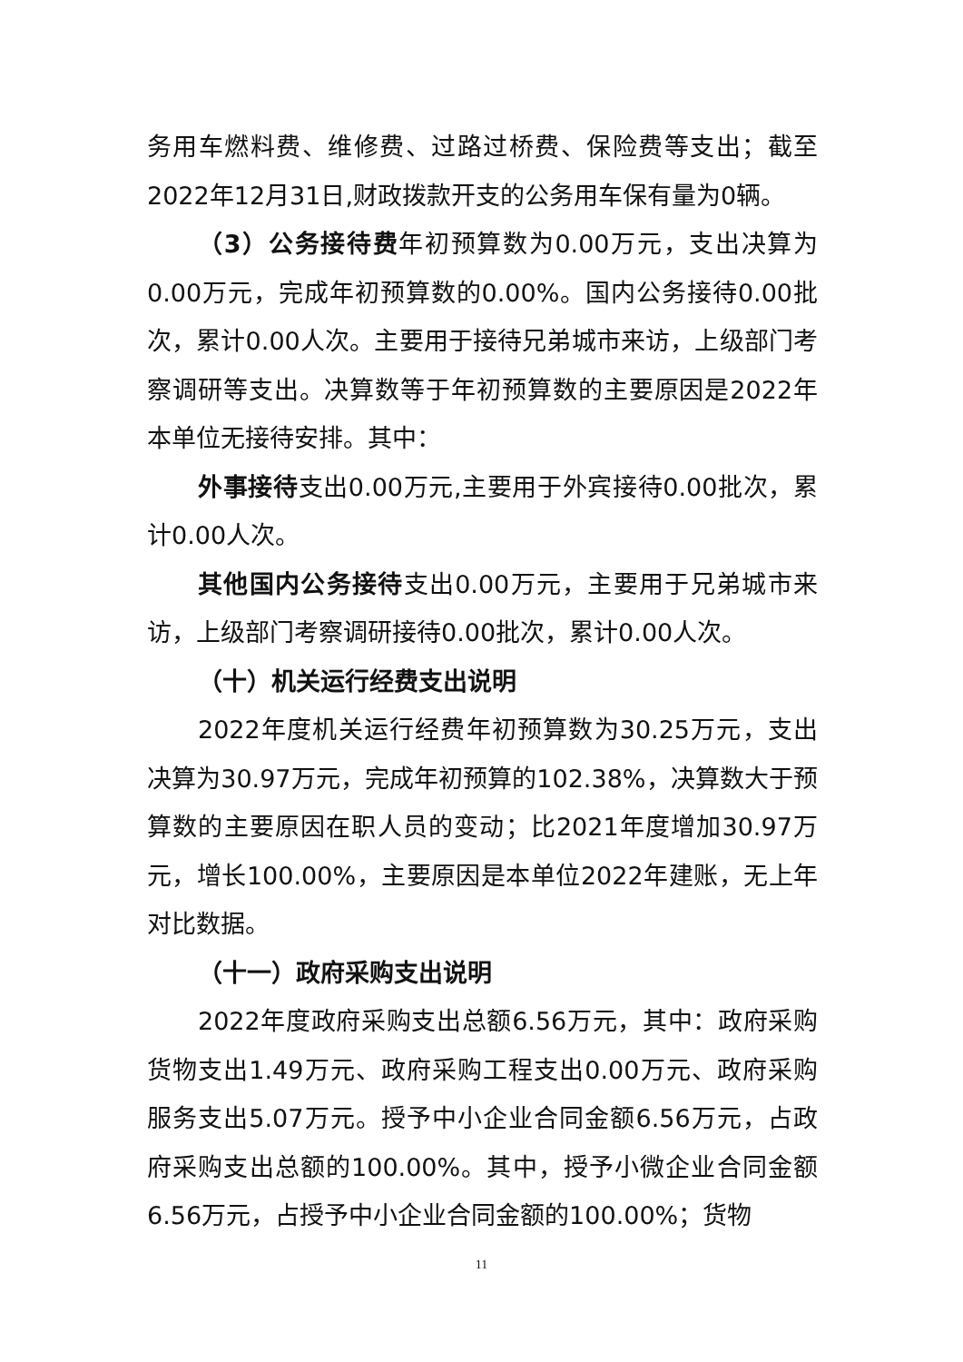务用车燃料费、维修费、过路过桥费、保险费等支出；截至2022年12月31日,财政拨款开支的公务用车保有量为0辆。
（3）公务接待费年初预算数为0.00万元，支出决算为0.00万元，完成年初预算数的0.00%。国内公务接待0.00批次，累计0.00人次。主要用于接待兄弟城市来访，上级部门考察调研等支出。决算数等于年初预算数的主要原因是2022年本单位无接待安排。其中：
外事接待支出0.00万元,主要用于外宾接待0.00批次，累计0.00人次。
其他国内公务接待支出0.00万元，主要用于兄弟城市来访，上级部门考察调研接待0.00批次，累计0.00人次。
（十）机关运行经费支出说明
2022年度机关运行经费年初预算数为30.25万元，支出决算为30.97万元，完成年初预算的102.38%，决算数大于预算数的主要原因在职人员的变动；比2021年度增加30.97万元，增长100.00%，主要原因是本单位2022年建账，无上年对比数据。
（十一）政府采购支出说明
2022年度政府采购支出总额6.56万元，其中：政府采购货物支出1.49万元、政府采购工程支出0.00万元、政府采购服务支出5.07万元。授予中小企业合同金额6.56万元，占政府采购支出总额的100.00%。其中，授予小微企业合同金额6.56万元，占授予中小企业合同金额的100.00%；货物
11